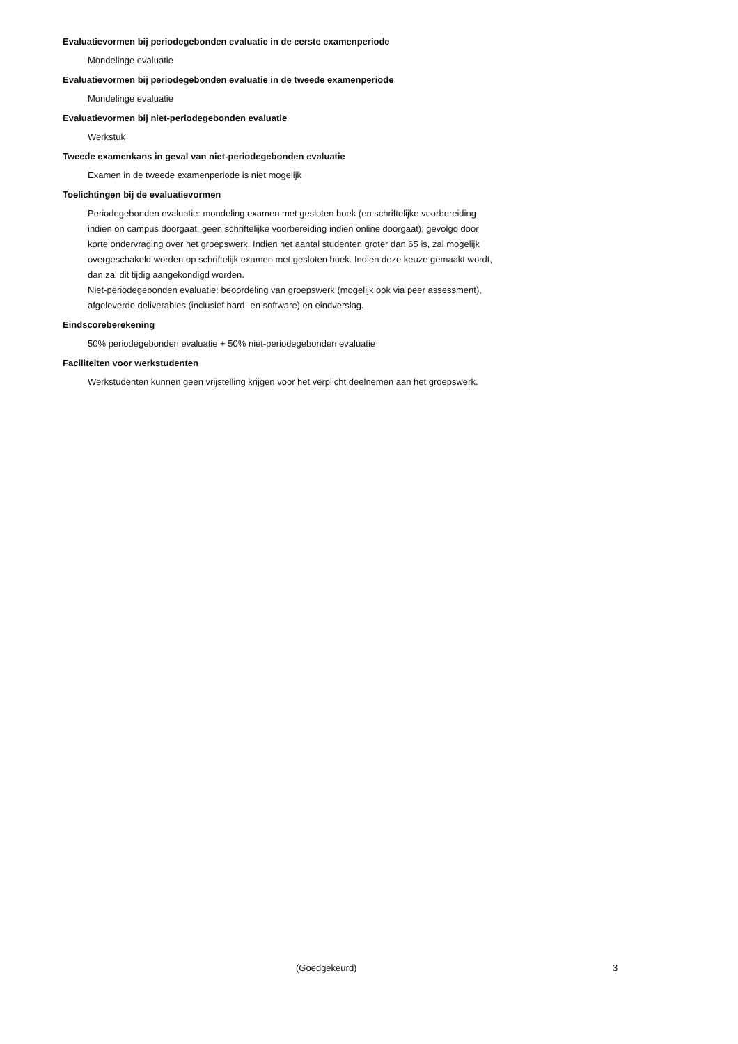Evaluatievormen bij periodegebonden evaluatie in de eerste examenperiode
Mondelinge evaluatie
Evaluatievormen bij periodegebonden evaluatie in de tweede examenperiode
Mondelinge evaluatie
Evaluatievormen bij niet-periodegebonden evaluatie
Werkstuk
Tweede examenkans in geval van niet-periodegebonden evaluatie
Examen in de tweede examenperiode is niet mogelijk
Toelichtingen bij de evaluatievormen
Periodegebonden evaluatie: mondeling examen met gesloten boek (en schriftelijke voorbereiding indien on campus doorgaat, geen schriftelijke voorbereiding indien online doorgaat); gevolgd door korte ondervraging over het groepswerk. Indien het aantal studenten groter dan 65 is, zal mogelijk overgeschakeld worden op schriftelijk examen met gesloten boek. Indien deze keuze gemaakt wordt, dan zal dit tijdig aangekondigd worden.
Niet-periodegebonden evaluatie: beoordeling van groepswerk (mogelijk ook via peer assessment), afgeleverde deliverables (inclusief hard- en software) en eindverslag.
Eindscoreberekening
50% periodegebonden evaluatie + 50% niet-periodegebonden evaluatie
Faciliteiten voor werkstudenten
Werkstudenten kunnen geen vrijstelling krijgen voor het verplicht deelnemen aan het groepswerk.
(Goedgekeurd) 3